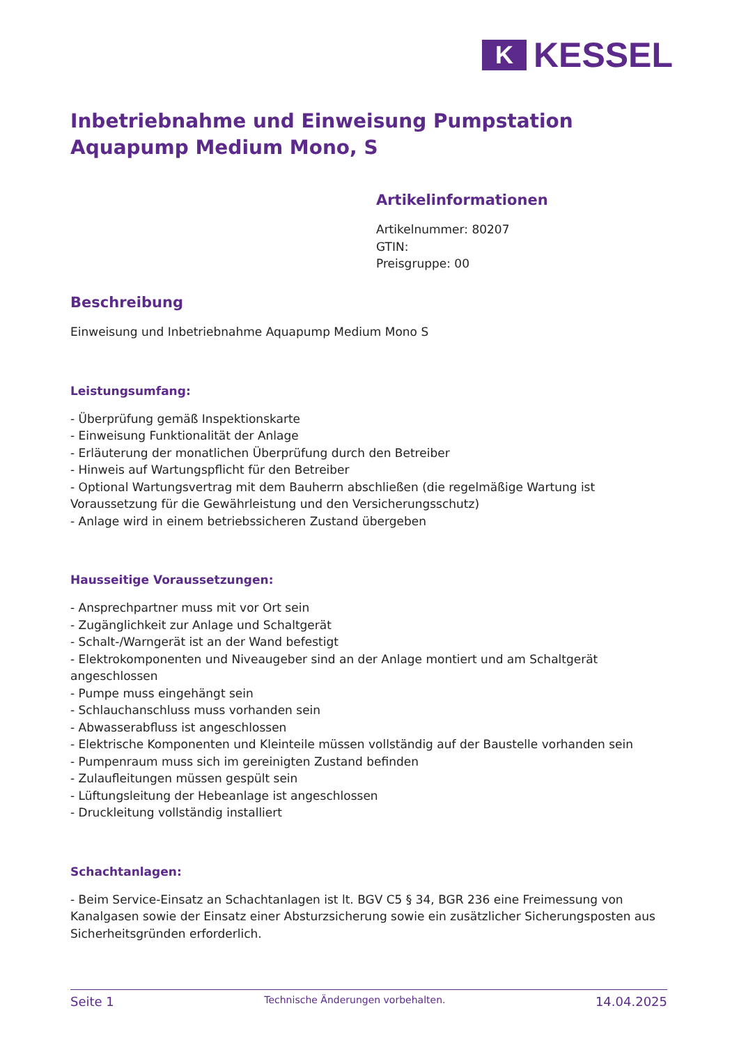K
KESSEL
Inbetriebnahme und Einweisung Pumpstation Aquapump Medium Mono, S
Artikelinformationen
Artikelnummer: 80207
GTIN:
Preisgruppe: 00
Beschreibung
Einweisung und Inbetriebnahme Aquapump Medium Mono S
Leistungsumfang:
- Überprüfung gemäß Inspektionskarte
- Einweisung Funktionalität der Anlage
- Erläuterung der monatlichen Überprüfung durch den Betreiber
- Hinweis auf Wartungspflicht für den Betreiber
- Optional Wartungsvertrag mit dem Bauherrn abschließen (die regelmäßige Wartung ist Voraussetzung für die Gewährleistung und den Versicherungsschutz)
- Anlage wird in einem betriebssicheren Zustand übergeben
Hausseitige Voraussetzungen:
- Ansprechpartner muss mit vor Ort sein
- Zugänglichkeit zur Anlage und Schaltgerät
- Schalt-/Warngerät ist an der Wand befestigt
- Elektrokomponenten und Niveaugeber sind an der Anlage montiert und am Schaltgerät angeschlossen
- Pumpe muss eingehängt sein
- Schlauchanschluss muss vorhanden sein
- Abwasserabfluss ist angeschlossen
- Elektrische Komponenten und Kleinteile müssen vollständig auf der Baustelle vorhanden sein
- Pumpenraum muss sich im gereinigten Zustand befinden
- Zulaufleitungen müssen gespült sein
- Lüftungsleitung der Hebeanlage ist angeschlossen
- Druckleitung vollständig installiert
Schachtanlagen:
- Beim Service-Einsatz an Schachtanlagen ist lt. BGV C5 § 34, BGR 236 eine Freimessung von Kanalgasen sowie der Einsatz einer Absturzsicherung sowie ein zusätzlicher Sicherungsposten aus Sicherheitsgründen erforderlich.
Seite 1 Technische Änderungen vorbehalten. 14.04.2025